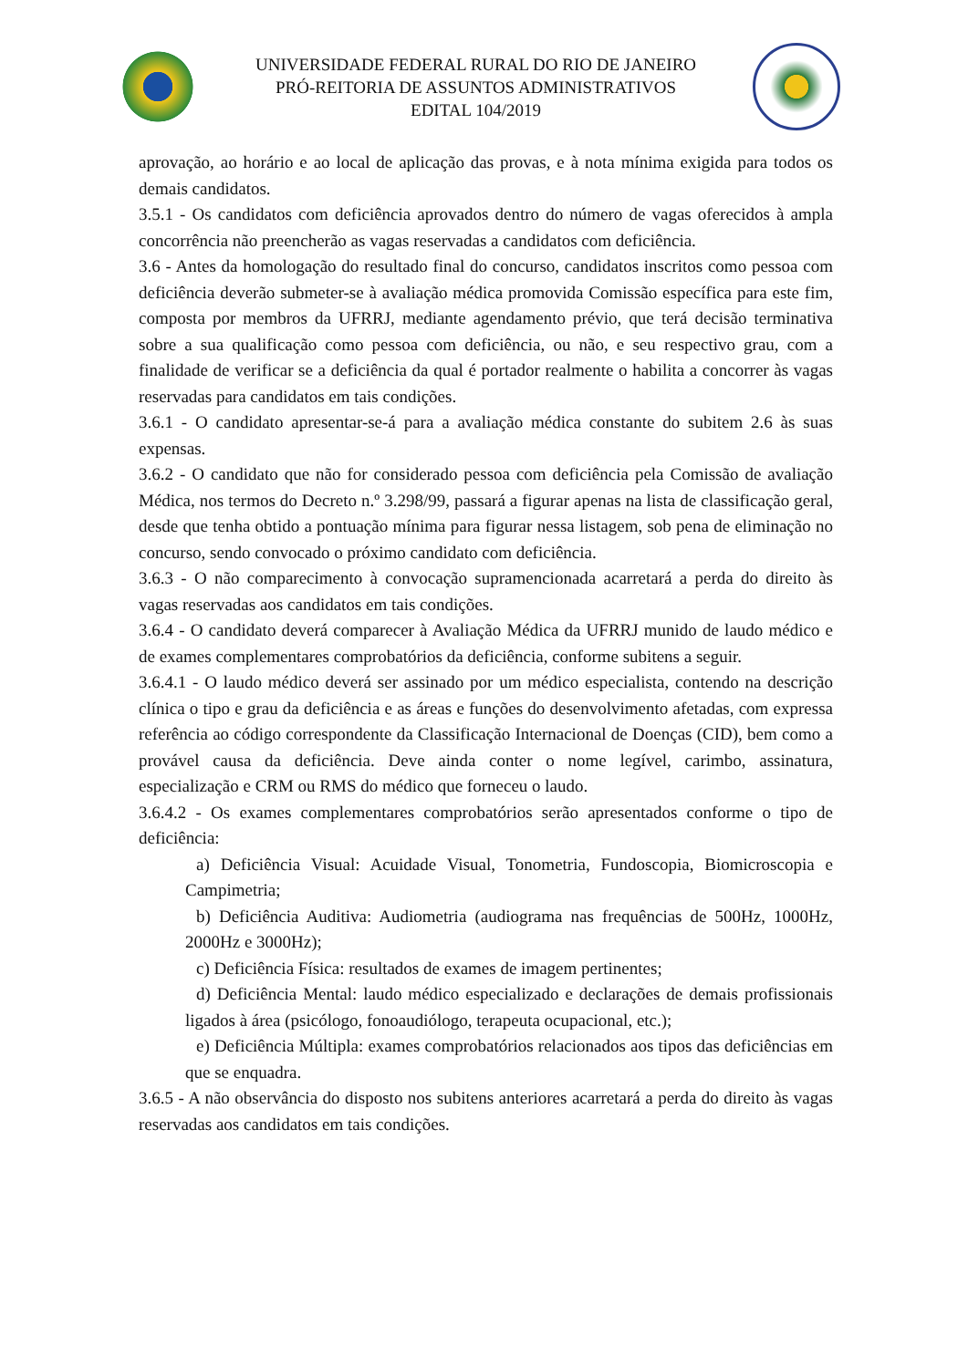UNIVERSIDADE FEDERAL RURAL DO RIO DE JANEIRO
PRÓ-REITORIA DE ASSUNTOS ADMINISTRATIVOS
EDITAL 104/2019
aprovação, ao horário e ao local de aplicação das provas, e à nota mínima exigida para todos os demais candidatos.
3.5.1 - Os candidatos com deficiência aprovados dentro do número de vagas oferecidos à ampla concorrência não preencherão as vagas reservadas a candidatos com deficiência.
3.6 - Antes da homologação do resultado final do concurso, candidatos inscritos como pessoa com deficiência deverão submeter-se à avaliação médica promovida Comissão específica para este fim, composta por membros da UFRRJ, mediante agendamento prévio, que terá decisão terminativa sobre a sua qualificação como pessoa com deficiência, ou não, e seu respectivo grau, com a finalidade de verificar se a deficiência da qual é portador realmente o habilita a concorrer às vagas reservadas para candidatos em tais condições.
3.6.1 - O candidato apresentar-se-á para a avaliação médica constante do subitem 2.6 às suas expensas.
3.6.2 - O candidato que não for considerado pessoa com deficiência pela Comissão de avaliação Médica, nos termos do Decreto n.º 3.298/99, passará a figurar apenas na lista de classificação geral, desde que tenha obtido a pontuação mínima para figurar nessa listagem, sob pena de eliminação no concurso, sendo convocado o próximo candidato com deficiência.
3.6.3 - O não comparecimento à convocação supramencionada acarretará a perda do direito às vagas reservadas aos candidatos em tais condições.
3.6.4 - O candidato deverá comparecer à Avaliação Médica da UFRRJ munido de laudo médico e de exames complementares comprobatórios da deficiência, conforme subitens a seguir.
3.6.4.1 - O laudo médico deverá ser assinado por um médico especialista, contendo na descrição clínica o tipo e grau da deficiência e as áreas e funções do desenvolvimento afetadas, com expressa referência ao código correspondente da Classificação Internacional de Doenças (CID), bem como a provável causa da deficiência. Deve ainda conter o nome legível, carimbo, assinatura, especialização e CRM ou RMS do médico que forneceu o laudo.
3.6.4.2 - Os exames complementares comprobatórios serão apresentados conforme o tipo de deficiência:
a) Deficiência Visual: Acuidade Visual, Tonometria, Fundoscopia, Biomicroscopia e Campimetria;
b) Deficiência Auditiva: Audiometria (audiograma nas frequências de 500Hz, 1000Hz, 2000Hz e 3000Hz);
c) Deficiência Física: resultados de exames de imagem pertinentes;
d) Deficiência Mental: laudo médico especializado e declarações de demais profissionais ligados à área (psicólogo, fonoaudiólogo, terapeuta ocupacional, etc.);
e) Deficiência Múltipla: exames comprobatórios relacionados aos tipos das deficiências em que se enquadra.
3.6.5 - A não observância do disposto nos subitens anteriores acarretará a perda do direito às vagas reservadas aos candidatos em tais condições.